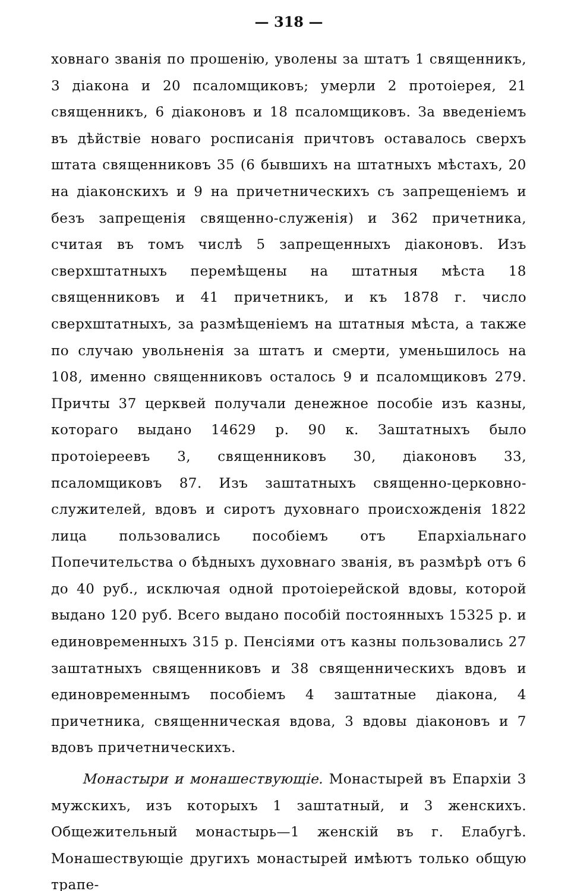— 318 —
ховнаго званія по прошенію, уволены за штатъ 1 священникъ, 3 діакона и 20 псаломщиковъ; умерли 2 протоіерея, 21 священникъ, 6 діаконовъ и 18 псаломщиковъ. За введеніемъ въ дѣйствіе новаго росписанія причтовъ оставалось сверхъ штата священниковъ 35 (6 бывшихъ на штатныхъ мѣстахъ, 20 на діаконскихъ и 9 на причетническихъ съ запрещеніемъ и безъ запрещенія священно-служенія) и 362 причетника, считая въ томъ числѣ 5 запрещенныхъ діаконовъ. Изъ сверхштатныхъ перемѣщены на штатныя мѣста 18 священниковъ и 41 причетникъ, и къ 1878 г. число сверхштатныхъ, за размѣщеніемъ на штатныя мѣста, а также по случаю увольненія за штатъ и смерти, уменьшилось на 108, именно священниковъ осталось 9 и псаломщиковъ 279. Причты 37 церквей получали денежное пособіе изъ казны, котораго выдано 14629 р. 90 к. Заштатныхъ было протоіереевъ 3, священниковъ 30, діаконовъ 33, псаломщиковъ 87. Изъ заштатныхъ священно-церковно-служителей, вдовъ и сиротъ духовнаго происхожденія 1822 лица пользовались пособіемъ отъ Епархіальнаго Попечительства о бѣдныхъ духовнаго званія, въ размѣрѣ отъ 6 до 40 руб., исключая одной протоіерейской вдовы, которой выдано 120 руб. Всего выдано пособій постоянныхъ 15325 р. и единовременныхъ 315 р. Пенсіями отъ казны пользовались 27 заштатныхъ священниковъ и 38 священническихъ вдовъ и единовременнымъ пособіемъ 4 заштатные діакона, 4 причетника, священническая вдова, 3 вдовы діаконовъ и 7 вдовъ причетническихъ.
Монастыри и монашествующіе. Монастырей въ Епархіи 3 мужскихъ, изъ которыхъ 1 заштатный, и 3 женскихъ. Общежительный монастырь—1 женскій въ г. Елабугѣ. Монашествующіе другихъ монастырей имѣютъ только общую трапе-